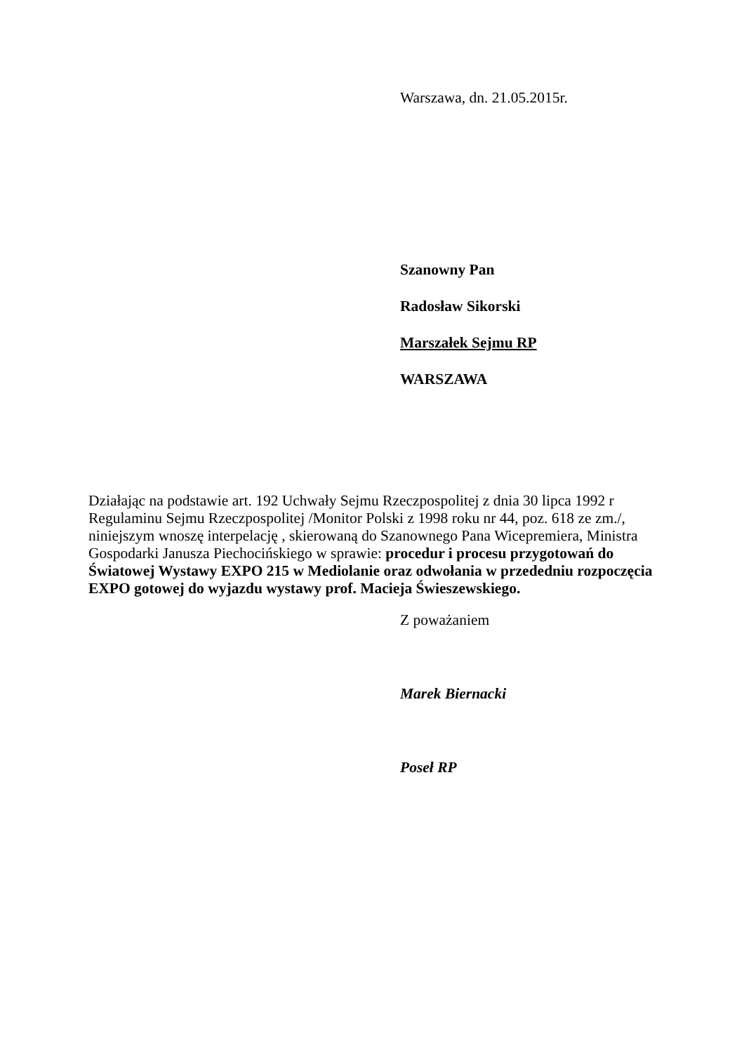Warszawa, dn. 21.05.2015r.
Szanowny Pan
Radosław Sikorski
Marszałek Sejmu RP
WARSZAWA
Działając na podstawie art. 192 Uchwały Sejmu Rzeczpospolitej z dnia 30 lipca 1992 r Regulaminu Sejmu Rzeczpospolitej /Monitor Polski z 1998 roku nr 44, poz. 618 ze zm./, niniejszym wnoszę interpelację , skierowaną do Szanownego Pana Wicepremiera, Ministra Gospodarki Janusza Piechocińskiego w sprawie: procedur i procesu przygotowań do Światowej Wystawy EXPO 215 w Mediolanie oraz odwołania w przededniu rozpoczęcia EXPO gotowej do wyjazdu wystawy prof. Macieja Świeszewskiego.
Z poważaniem
Marek Biernacki
Poseł RP